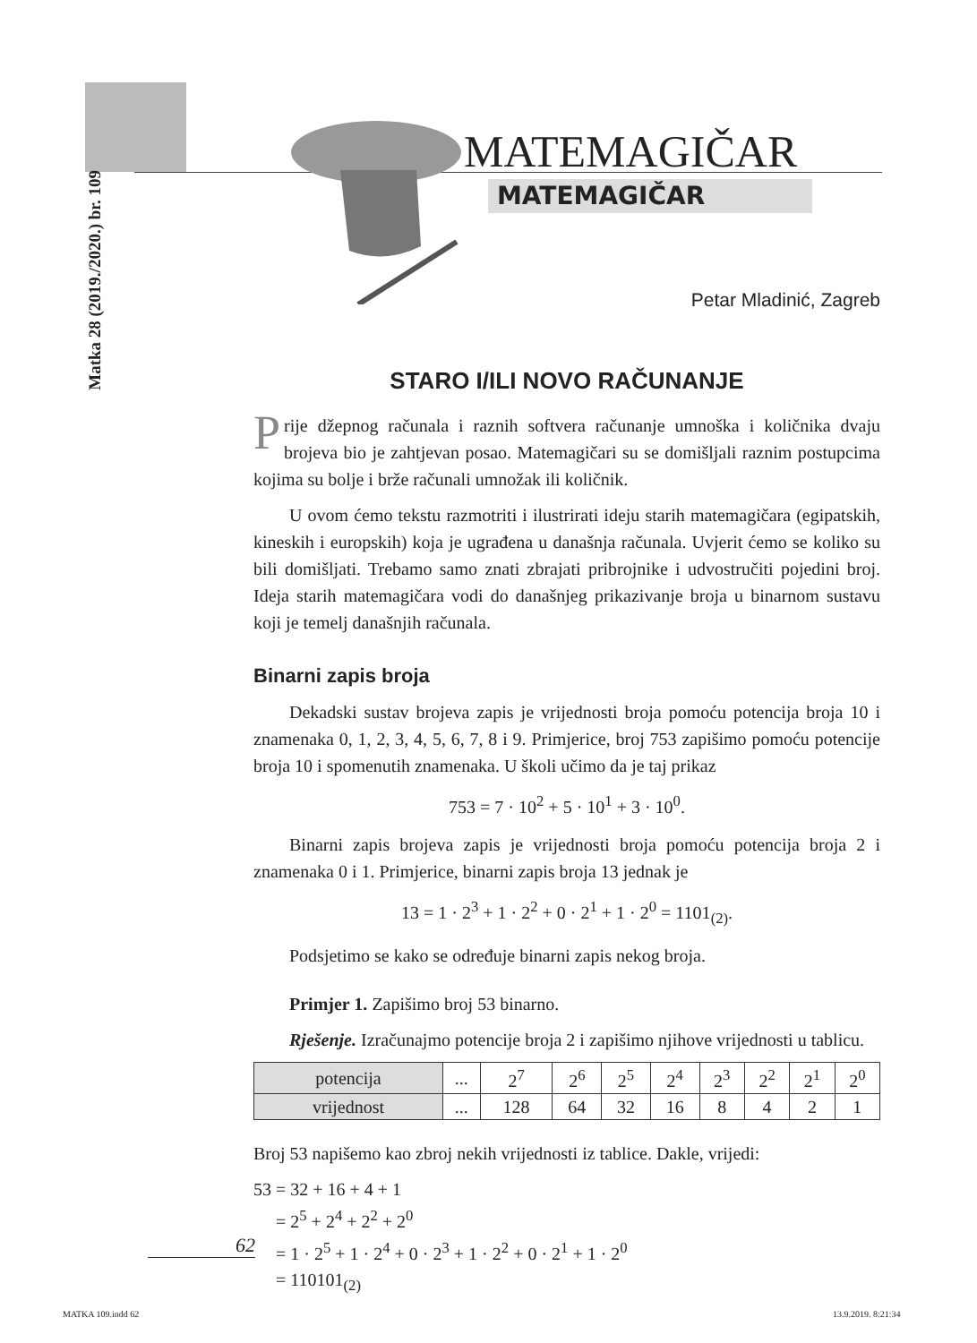Matka 28 (2019./2020.) br. 109
MATEMAGIČAR
MATEMAGIČAR
Petar Mladinić, Zagreb
STARO I/ILI NOVO RAČUNANJE
Prije džepnog računala i raznih softvera računanje umnoška i količnika dvaju brojeva bio je zahtjevan posao. Matemagičari su se domišljali raznim postupcima kojima su bolje i brže računali umnožak ili količnik.
U ovom ćemo tekstu razmotriti i ilustrirati ideju starih matemagičara (egipatskih, kineskih i europskih) koja je ugrađena u današnja računala. Uvjerit ćemo se koliko su bili domišljati. Trebamo samo znati zbrajati pribrojnike i udvostručiti pojedini broj. Ideja starih matemagičara vodi do današnjeg prikazivanje broja u binarnom sustavu koji je temelj današnjih računala.
Binarni zapis broja
Dekadski sustav brojeva zapis je vrijednosti broja pomoću potencija broja 10 i znamenaka 0, 1, 2, 3, 4, 5, 6, 7, 8 i 9. Primjerice, broj 753 zapišimo pomoću potencije broja 10 i spomenutih znamenaka. U školi učimo da je taj prikaz
753 = 7 · 10<sup>2</sup> + 5 · 10<sup>1</sup> + 3 · 10<sup>0</sup>.
Binarni zapis brojeva zapis je vrijednosti broja pomoću potencija broja 2 i znamenaka 0 i 1. Primjerice, binarni zapis broja 13 jednak je
13 = 1 · 2<sup>3</sup> + 1 · 2<sup>2</sup> + 0 · 2<sup>1</sup> + 1 · 2<sup>0</sup> = 1101<sub>(2)</sub>.
Podsjetimo se kako se određuje binarni zapis nekog broja.
Primjer 1. Zapišimo broj 53 binarno.
Rješenje. Izračunajmo potencije broja 2 i zapišimo njihove vrijednosti u tablicu.
| potencija | ... | 2<sup>7</sup> | 2<sup>6</sup> | 2<sup>5</sup> | 2<sup>4</sup> | 2<sup>3</sup> | 2<sup>2</sup> | 2<sup>1</sup> | 2<sup>0</sup> |
| vrijednost | ... | 128 | 64 | 32 | 16 | 8 | 4 | 2 | 1 |
Broj 53 napišemo kao zbroj nekih vrijednosti iz tablice. Dakle, vrijedi:
53 = 32 + 16 + 4 + 1
= 2<sup>5</sup> + 2<sup>4</sup> + 2<sup>2</sup> + 2<sup>0</sup>
= 1 · 2<sup>5</sup> + 1 · 2<sup>4</sup> + 0 · 2<sup>3</sup> + 1 · 2<sup>2</sup> + 0 · 2<sup>1</sup> + 1 · 2<sup>0</sup>
= 110101<sub>(2)</sub>
62
MATKA 109.indd 62 13.9.2019. 8:21:34